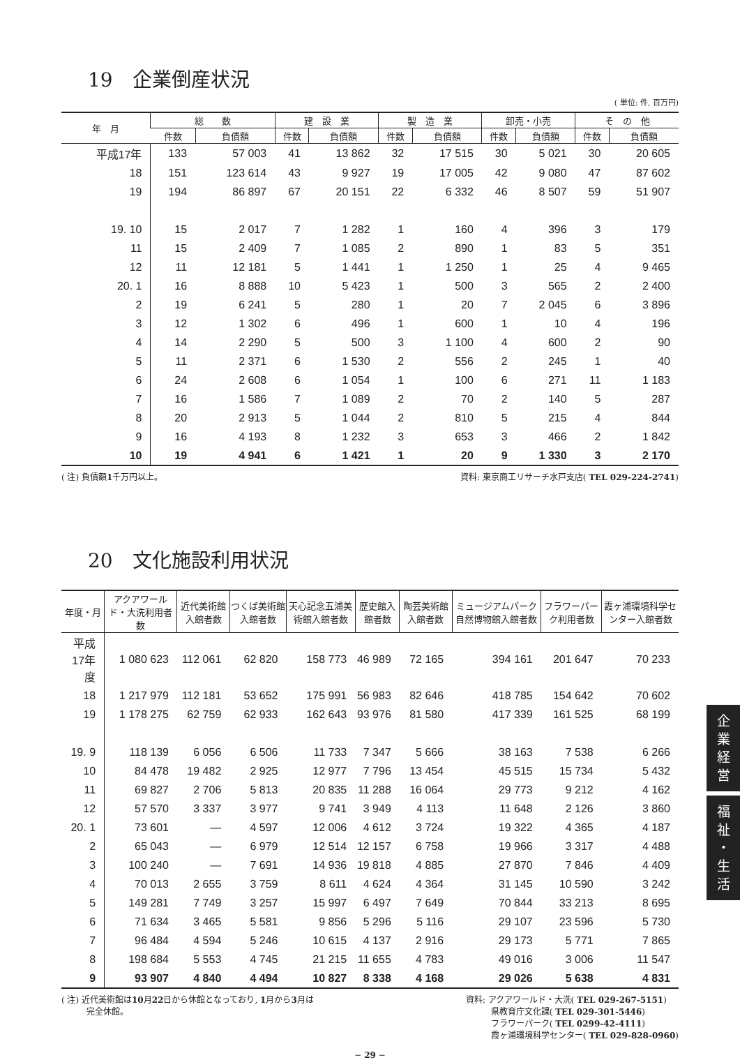19　企業倒産状況
( 単位: 件, 百万円)
| 年 月 | 総 数 | | 建 設 業 | | 製 造 業 | | 卸売・小売 | | そ の 他 | |
| --- | --- | --- | --- | --- | --- | --- | --- | --- | --- | --- |
| | 件数 | 負債額 | 件数 | 負債額 | 件数 | 負債額 | 件数 | 負債額 | 件数 | 負債額 |
| 平成17年 | 133 | 57 003 | 41 | 13 862 | 32 | 17 515 | 30 | 5 021 | 30 | 20 605 |
| 18 | 151 | 123 614 | 43 | 9 927 | 19 | 17 005 | 42 | 9 080 | 47 | 87 602 |
| 19 | 194 | 86 897 | 67 | 20 151 | 22 | 6 332 | 46 | 8 507 | 59 | 51 907 |
| 19. 10 | 15 | 2 017 | 7 | 1 282 | 1 | 160 | 4 | 396 | 3 | 179 |
| 11 | 15 | 2 409 | 7 | 1 085 | 2 | 890 | 1 | 83 | 5 | 351 |
| 12 | 11 | 12 181 | 5 | 1 441 | 1 | 1 250 | 1 | 25 | 4 | 9 465 |
| 20. 1 | 16 | 8 888 | 10 | 5 423 | 1 | 500 | 3 | 565 | 2 | 2 400 |
| 2 | 19 | 6 241 | 5 | 280 | 1 | 20 | 7 | 2 045 | 6 | 3 896 |
| 3 | 12 | 1 302 | 6 | 496 | 1 | 600 | 1 | 10 | 4 | 196 |
| 4 | 14 | 2 290 | 5 | 500 | 3 | 1 100 | 4 | 600 | 2 | 90 |
| 5 | 11 | 2 371 | 6 | 1 530 | 2 | 556 | 2 | 245 | 1 | 40 |
| 6 | 24 | 2 608 | 6 | 1 054 | 1 | 100 | 6 | 271 | 11 | 1 183 |
| 7 | 16 | 1 586 | 7 | 1 089 | 2 | 70 | 2 | 140 | 5 | 287 |
| 8 | 20 | 2 913 | 5 | 1 044 | 2 | 810 | 5 | 215 | 4 | 844 |
| 9 | 16 | 4 193 | 8 | 1 232 | 3 | 653 | 3 | 466 | 2 | 1 842 |
| 10 | 19 | 4 941 | 6 | 1 421 | 1 | 20 | 9 | 1 330 | 3 | 2 170 |
( 注) 負債額1千万円以上。 資料: 東京商工リサーチ水戸支店( TEL 029-224-2741)
20　文化施設利用状況
| 年度・月 | アクアワールド・大洗利用者数 | 近代美術館入館者数 | つくば美術館入館者数 | 天心記念五浦美術館入館者数 | 歴史館入館者数 | 陶芸美術館入館者数 | ミュージアムパーク自然博物館入館者数 | フラワーパーク利用者数 | 霞ヶ浦環境科学センター入館者数 |
| --- | --- | --- | --- | --- | --- | --- | --- | --- | --- |
| 平成17年度 | 1 080 623 | 112 061 | 62 820 | 158 773 | 46 989 | 72 165 | 394 161 | 201 647 | 70 233 |
| 18 | 1 217 979 | 112 181 | 53 652 | 175 991 | 56 983 | 82 646 | 418 785 | 154 642 | 70 602 |
| 19 | 1 178 275 | 62 759 | 62 933 | 162 643 | 93 976 | 81 580 | 417 339 | 161 525 | 68 199 |
| 19. 9 | 118 139 | 6 056 | 6 506 | 11 733 | 7 347 | 5 666 | 38 163 | 7 538 | 6 266 |
| 10 | 84 478 | 19 482 | 2 925 | 12 977 | 7 796 | 13 454 | 45 515 | 15 734 | 5 432 |
| 11 | 69 827 | 2 706 | 5 813 | 20 835 | 11 288 | 16 064 | 29 773 | 9 212 | 4 162 |
| 12 | 57 570 | 3 337 | 3 977 | 9 741 | 3 949 | 4 113 | 11 648 | 2 126 | 3 860 |
| 20. 1 | 73 601 | — | 4 597 | 12 006 | 4 612 | 3 724 | 19 322 | 4 365 | 4 187 |
| 2 | 65 043 | — | 6 979 | 12 514 | 12 157 | 6 758 | 19 966 | 3 317 | 4 488 |
| 3 | 100 240 | — | 7 691 | 14 936 | 19 818 | 4 885 | 27 870 | 7 846 | 4 409 |
| 4 | 70 013 | 2 655 | 3 759 | 8 611 | 4 624 | 4 364 | 31 145 | 10 590 | 3 242 |
| 5 | 149 281 | 7 749 | 3 257 | 15 997 | 6 497 | 7 649 | 70 844 | 33 213 | 8 695 |
| 6 | 71 634 | 3 465 | 5 581 | 9 856 | 5 296 | 5 116 | 29 107 | 23 596 | 5 730 |
| 7 | 96 484 | 4 594 | 5 246 | 10 615 | 4 137 | 2 916 | 29 173 | 5 771 | 7 865 |
| 8 | 198 684 | 5 553 | 4 745 | 21 215 | 11 655 | 4 783 | 49 016 | 3 006 | 11 547 |
| 9 | 93 907 | 4 840 | 4 494 | 10 827 | 8 338 | 4 168 | 29 026 | 5 638 | 4 831 |
( 注) 近代美術館は10月22日から休館となっており, 1月から3月は
　　　完全休館。 資料: アクアワールド・大洗( TEL 029-267-5151)
　　　県教育庁文化課( TEL 029-301-5446)
　　　フラワーパーク( TEL 0299-42-4111)
　　　霞ヶ浦環境科学センター( TEL 029-828-0960)
− 29 −
企
業
経
営
福
祉
・
生
活